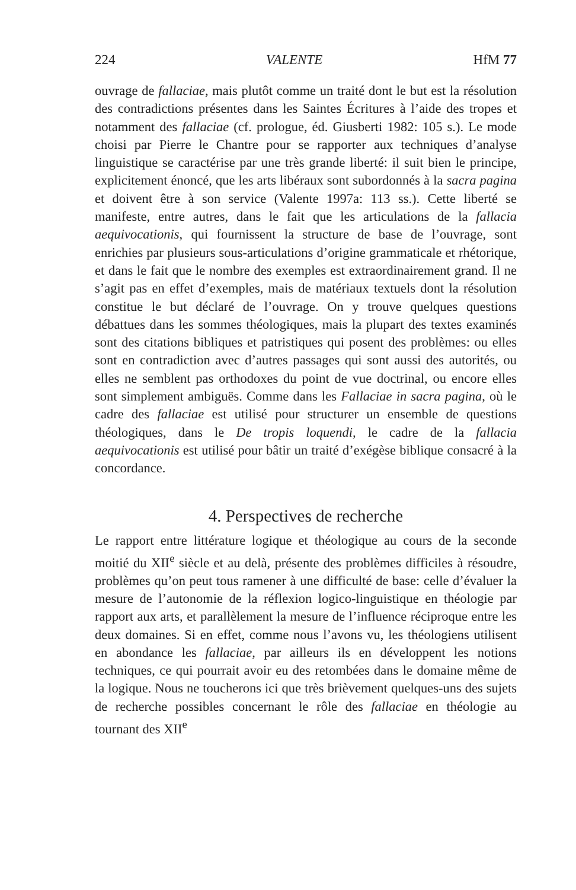224 VALENTE HfM 77
ouvrage de fallaciae, mais plutôt comme un traité dont le but est la résolution des contradictions présentes dans les Saintes Écritures à l’aide des tropes et notamment des fallaciae (cf. prologue, éd. Giusberti 1982: 105 s.). Le mode choisi par Pierre le Chantre pour se rapporter aux techniques d’analyse linguistique se caractérise par une très grande liberté: il suit bien le principe, explicitement énoncé, que les arts libéraux sont subordonnés à la sacra pagina et doivent être à son service (Valente 1997a: 113 ss.). Cette liberté se manifeste, entre autres, dans le fait que les articulations de la fallacia aequivocationis, qui fournissent la structure de base de l’ouvrage, sont enrichies par plusieurs sous-articulations d’origine grammaticale et rhétorique, et dans le fait que le nombre des exemples est extraordinairement grand. Il ne s’agit pas en effet d’exemples, mais de matériaux textuels dont la résolution constitue le but déclaré de l’ouvrage. On y trouve quelques questions débattues dans les sommes théologiques, mais la plupart des textes examinés sont des citations bibliques et patristiques qui posent des problèmes: ou elles sont en contradiction avec d’autres passages qui sont aussi des autorités, ou elles ne semblent pas orthodoxes du point de vue doctrinal, ou encore elles sont simplement ambiguës. Comme dans les Fallaciae in sacra pagina, où le cadre des fallaciae est utilisé pour structurer un ensemble de questions théologiques, dans le De tropis loquendi, le cadre de la fallacia aequivocationis est utilisé pour bâtir un traité d’exégèse biblique consacré à la concordance.
4. Perspectives de recherche
Le rapport entre littérature logique et théologique au cours de la seconde moitié du XII<sup>e</sup> siècle et au delà, présente des problèmes difficiles à résoudre, problèmes qu’on peut tous ramener à une difficulté de base: celle d’évaluer la mesure de l’autonomie de la réflexion logico-linguistique en théologie par rapport aux arts, et parallèlement la mesure de l’influence réciproque entre les deux domaines. Si en effet, comme nous l’avons vu, les théologiens utilisent en abondance les fallaciae, par ailleurs ils en développent les notions techniques, ce qui pourrait avoir eu des retombées dans le domaine même de la logique. Nous ne toucherons ici que très brièvement quelques-uns des sujets de recherche possibles concernant le rôle des fallaciae en théologie au tournant des XII<sup>e</sup>